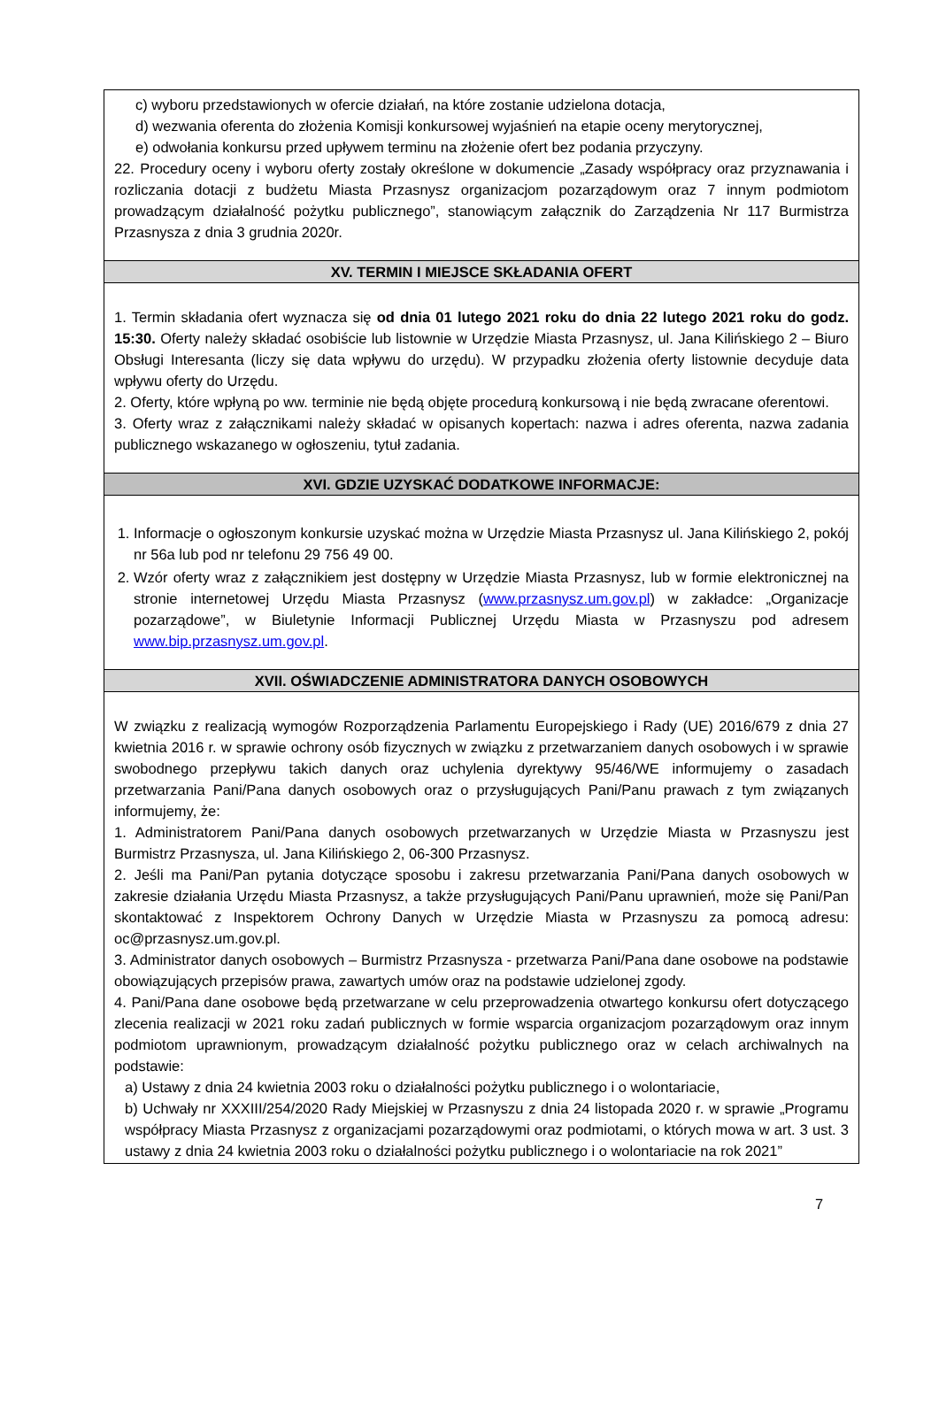c) wyboru przedstawionych w ofercie działań, na które zostanie udzielona dotacja,
d) wezwania oferenta do złożenia Komisji konkursowej wyjaśnień na etapie oceny merytorycznej,
e) odwołania konkursu przed upływem terminu na złożenie ofert bez podania przyczyny.
22. Procedury oceny i wyboru oferty zostały określone w dokumencie „Zasady współpracy oraz przyznawania i rozliczania dotacji z budżetu Miasta Przasnysz organizacjom pozarządowym oraz 7 innym podmiotom prowadzącym działalność pożytku publicznego”, stanowiącym załącznik do Zarządzenia Nr 117 Burmistrza Przasnysza z dnia 3 grudnia 2020r.
XV. TERMIN I MIEJSCE SKŁADANIA OFERT
1. Termin składania ofert wyznacza się od dnia 01 lutego 2021 roku do dnia 22 lutego 2021 roku do godz. 15:30. Oferty należy składać osobiście lub listownie w Urzędzie Miasta Przasnysz, ul. Jana Kilińskiego 2 – Biuro Obsługi Interesanta (liczy się data wpływu do urzędu). W przypadku złożenia oferty listownie decyduje data wpływu oferty do Urzędu.
2. Oferty, które wpłyną po ww. terminie nie będą objęte procedurą konkursową i nie będą zwracane oferentowi.
3. Oferty wraz z załącznikami należy składać w opisanych kopertach: nazwa i adres oferenta, nazwa zadania publicznego wskazanego w ogłoszeniu, tytuł zadania.
XVI. GDZIE UZYSKAĆ DODATKOWE INFORMACJE:
1. Informacje o ogłoszonym konkursie uzyskać można w Urzędzie Miasta Przasnysz ul. Jana Kilińskiego 2, pokój nr 56a lub pod nr telefonu 29 756 49 00.
2. Wzór oferty wraz z załącznikiem jest dostępny w Urzędzie Miasta Przasnysz, lub w formie elektronicznej na stronie internetowej Urzędu Miasta Przasnysz (www.przasnysz.um.gov.pl) w zakładce: „Organizacje pozarządowe”, w Biuletynie Informacji Publicznej Urzędu Miasta w Przasnyszu pod adresem www.bip.przasnysz.um.gov.pl.
XVII. OŚWIADCZENIE ADMINISTRATORA DANYCH OSOBOWYCH
W związku z realizacją wymogów Rozporządzenia Parlamentu Europejskiego i Rady (UE) 2016/679 z dnia 27 kwietnia 2016 r. w sprawie ochrony osób fizycznych w związku z przetwarzaniem danych osobowych i w sprawie swobodnego przepływu takich danych oraz uchylenia dyrektywy 95/46/WE informujemy o zasadach przetwarzania Pani/Pana danych osobowych oraz o przysługujących Pani/Panu prawach z tym związanych informujemy, że:
1. Administratorem Pani/Pana danych osobowych przetwarzanych w Urzędzie Miasta w Przasnyszu jest Burmistrz Przasnysza, ul. Jana Kilińskiego 2, 06-300 Przasnysz.
2. Jeśli ma Pani/Pan pytania dotyczące sposobu i zakresu przetwarzania Pani/Pana danych osobowych w zakresie działania Urzędu Miasta Przasnysz, a także przysługujących Pani/Panu uprawnień, może się Pani/Pan skontaktować z Inspektorem Ochrony Danych w Urzędzie Miasta w Przasnyszu za pomocą adresu: oc@przasnysz.um.gov.pl.
3. Administrator danych osobowych – Burmistrz Przasnysza - przetwarza Pani/Pana dane osobowe na podstawie obowiązujących przepisów prawa, zawartych umów oraz na podstawie udzielonej zgody.
4. Pani/Pana dane osobowe będą przetwarzane w celu przeprowadzenia otwartego konkursu ofert dotyczącego zlecenia realizacji w 2021 roku zadań publicznych w formie wsparcia organizacjom pozarządowym oraz innym podmiotom uprawnionym, prowadzącym działalność pożytku publicznego oraz w celach archiwalnych na podstawie:
a) Ustawy z dnia 24 kwietnia 2003 roku o działalności pożytku publicznego i o wolontariacie,
b) Uchwały nr XXXIII/254/2020 Rady Miejskiej w Przasnyszu z dnia 24 listopada 2020 r. w sprawie „Programu współpracy Miasta Przasnysz z organizacjami pozarządowymi oraz podmiotami, o których mowa w art. 3 ust. 3 ustawy z dnia 24 kwietnia 2003 roku o działalności pożytku publicznego i o wolontariacie na rok 2021”
7